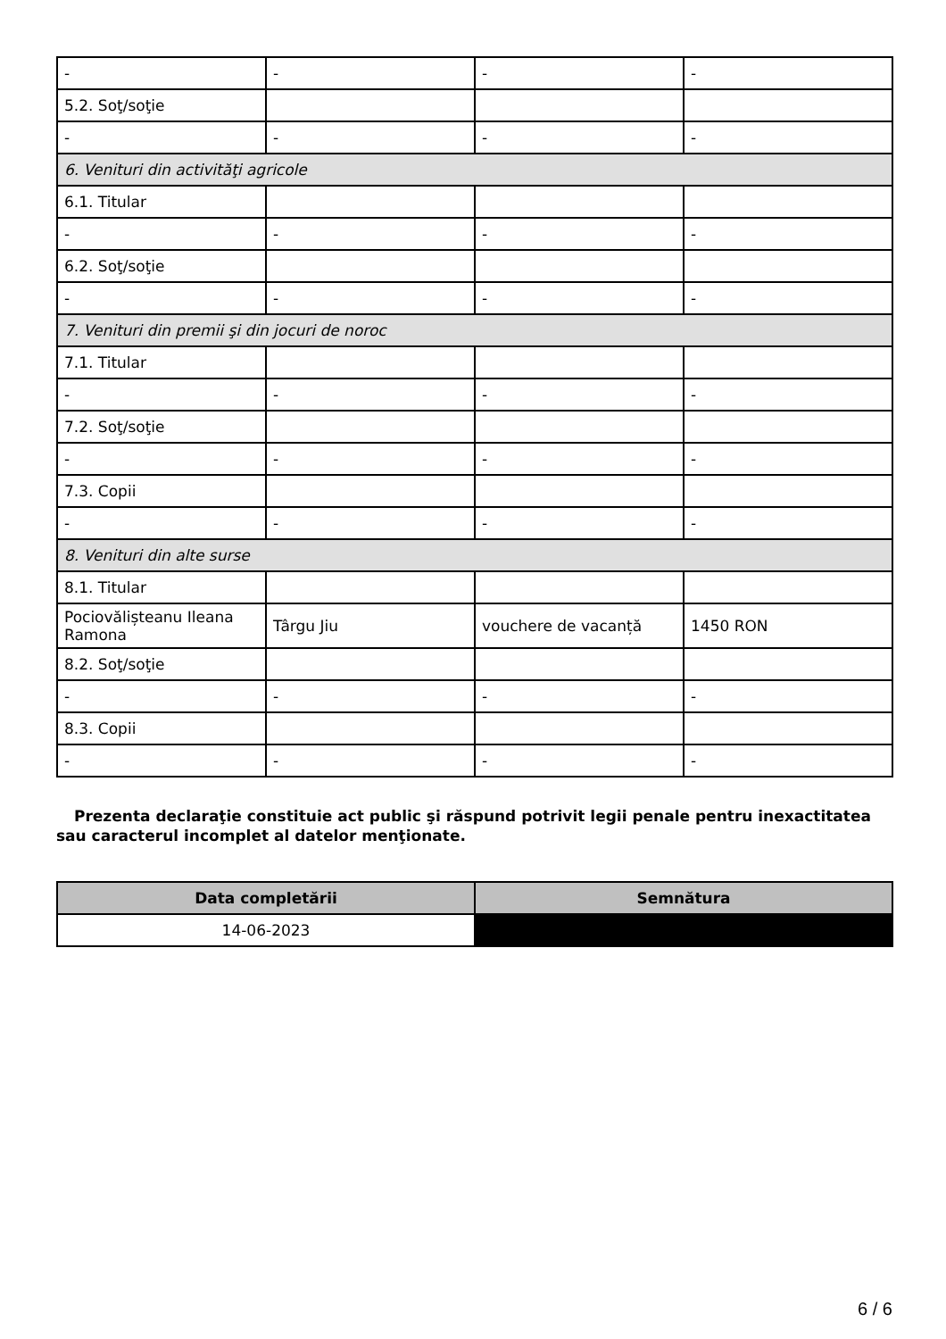| - | - | - | - |
| 5.2. Soţ/soţie | | | |
| - | - | - | - |
| 6. Venituri din activităţi agricole | | | |
| 6.1. Titular | | | |
| - | - | - | - |
| 6.2. Soţ/soţie | | | |
| - | - | - | - |
| 7. Venituri din premii şi din jocuri de noroc | | | |
| 7.1. Titular | | | |
| - | - | - | - |
| 7.2. Soţ/soţie | | | |
| - | - | - | - |
| 7.3. Copii | | | |
| - | - | - | - |
| 8. Venituri din alte surse | | | |
| 8.1. Titular | | | |
| Pociovălișteanu Ileana Ramona | Târgu Jiu | vouchere de vacanță | 1450 RON |
| 8.2. Soţ/soţie | | | |
| - | - | - | - |
| 8.3. Copii | | | |
| - | - | - | - |
Prezenta declaraţie constituie act public şi răspund potrivit legii penale pentru inexactitatea sau caracterul incomplet al datelor menţionate.
| Data completării | Semnătura |
| --- | --- |
| 14-06-2023 | |
6 / 6